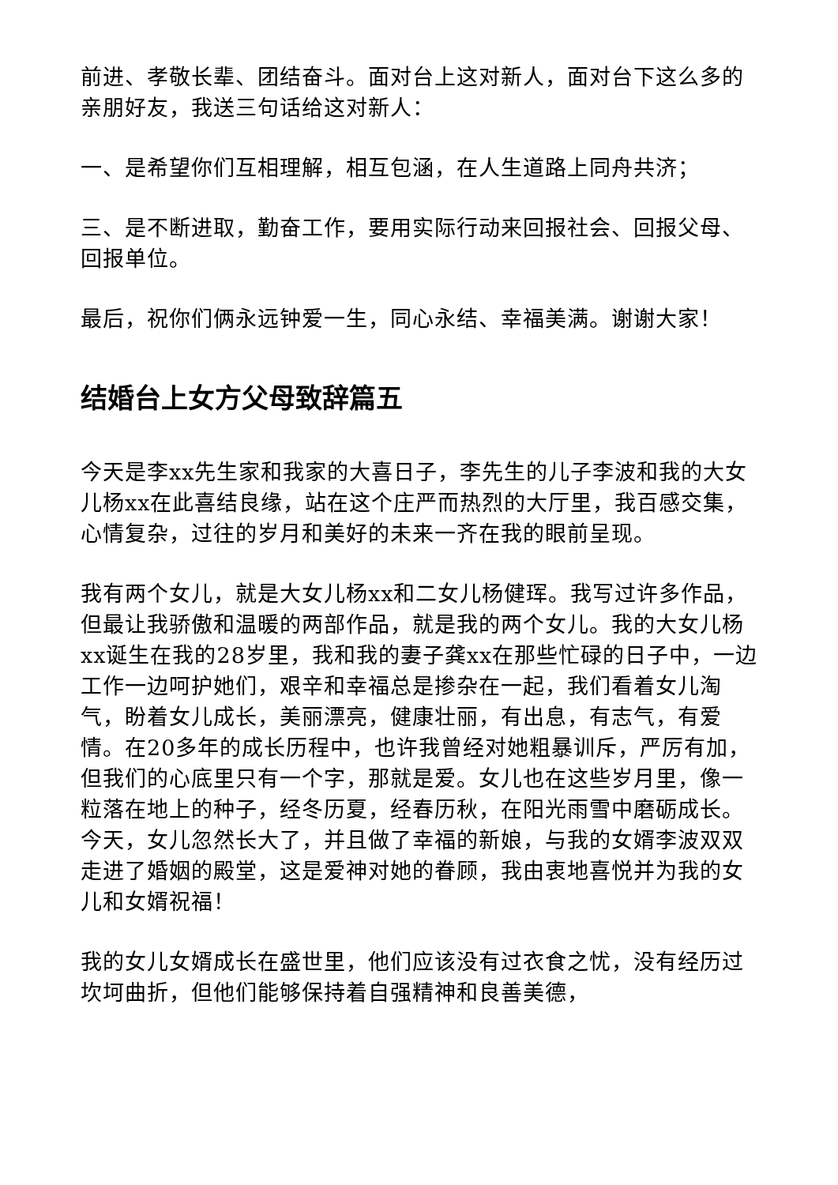前进、孝敬长辈、团结奋斗。面对台上这对新人，面对台下这么多的亲朋好友，我送三句话给这对新人：
一、是希望你们互相理解，相互包涵，在人生道路上同舟共济；
三、是不断进取，勤奋工作，要用实际行动来回报社会、回报父母、回报单位。
最后，祝你们俩永远钟爱一生，同心永结、幸福美满。谢谢大家！
结婚台上女方父母致辞篇五
今天是李xx先生家和我家的大喜日子，李先生的儿子李波和我的大女儿杨xx在此喜结良缘，站在这个庄严而热烈的大厅里，我百感交集，心情复杂，过往的岁月和美好的未来一齐在我的眼前呈现。
我有两个女儿，就是大女儿杨xx和二女儿杨健珲。我写过许多作品，但最让我骄傲和温暖的两部作品，就是我的两个女儿。我的大女儿杨xx诞生在我的28岁里，我和我的妻子龚xx在那些忙碌的日子中，一边工作一边呵护她们，艰辛和幸福总是掺杂在一起，我们看着女儿淘气，盼着女儿成长，美丽漂亮，健康壮丽，有出息，有志气，有爱情。在20多年的成长历程中，也许我曾经对她粗暴训斥，严厉有加，但我们的心底里只有一个字，那就是爱。女儿也在这些岁月里，像一粒落在地上的种子，经冬历夏，经春历秋，在阳光雨雪中磨砺成长。今天，女儿忽然长大了，并且做了幸福的新娘，与我的女婿李波双双走进了婚姻的殿堂，这是爱神对她的眷顾，我由衷地喜悦并为我的女儿和女婿祝福！
我的女儿女婿成长在盛世里，他们应该没有过衣食之忧，没有经历过坎坷曲折，但他们能够保持着自强精神和良善美德，